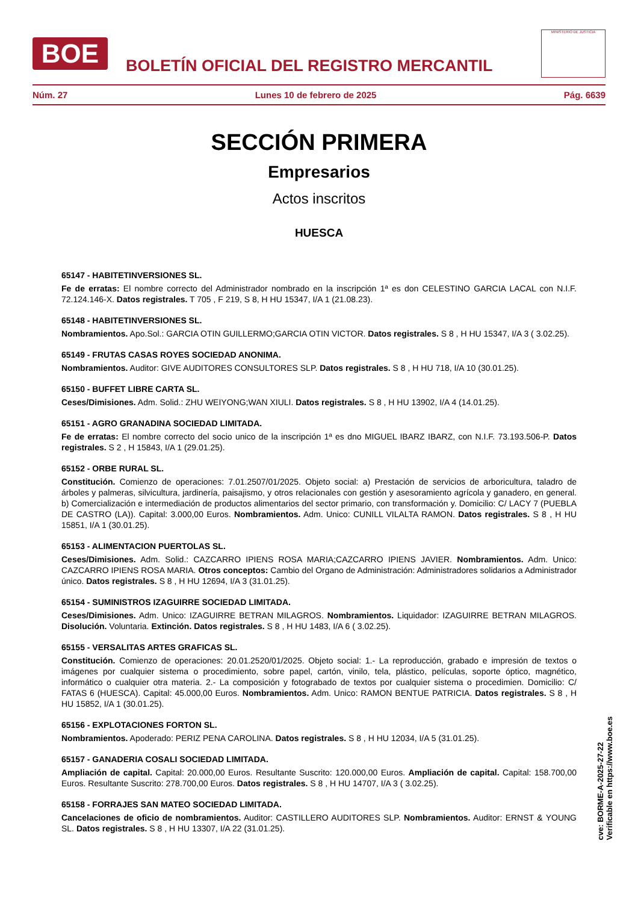BOE
BOLETÍN OFICIAL DEL REGISTRO MERCANTIL
MINISTERIO DE JUSTICIA
Núm. 27 Lunes 10 de febrero de 2025 Pág. 6639
SECCIÓN PRIMERA
Empresarios
Actos inscritos
HUESCA
65147 - HABITETINVERSIONES SL.
Fe de erratas: El nombre correcto del Administrador nombrado en la inscripción 1ª es don CELESTINO GARCIA LACAL con N.I.F. 72.124.146-X. Datos registrales. T 705 , F 219, S 8, H HU 15347, I/A 1 (21.08.23).
65148 - HABITETINVERSIONES SL.
Nombramientos. Apo.Sol.: GARCIA OTIN GUILLERMO;GARCIA OTIN VICTOR. Datos registrales. S 8 , H HU 15347, I/A 3 ( 3.02.25).
65149 - FRUTAS CASAS ROYES SOCIEDAD ANONIMA.
Nombramientos. Auditor: GIVE AUDITORES CONSULTORES SLP. Datos registrales. S 8 , H HU 718, I/A 10 (30.01.25).
65150 - BUFFET LIBRE CARTA SL.
Ceses/Dimisiones. Adm. Solid.: ZHU WEIYONG;WAN XIULI. Datos registrales. S 8 , H HU 13902, I/A 4 (14.01.25).
65151 - AGRO GRANADINA SOCIEDAD LIMITADA.
Fe de erratas: El nombre correcto del socio unico de la inscripción 1ª es dno MIGUEL IBARZ IBARZ, con N.I.F. 73.193.506-P. Datos registrales. S 2 , H 15843, I/A 1 (29.01.25).
65152 - ORBE RURAL SL.
Constitución. Comienzo de operaciones: 7.01.2507/01/2025. Objeto social: a) Prestación de servicios de arboricultura, taladro de árboles y palmeras, silvicultura, jardinería, paisajismo, y otros relacionales con gestión y asesoramiento agrícola y ganadero, en general. b) Comercialización e intermediación de productos alimentarios del sector primario, con transformación y. Domicilio: C/ LACY 7 (PUEBLA DE CASTRO (LA)). Capital: 3.000,00 Euros. Nombramientos. Adm. Unico: CUNILL VILALTA RAMON. Datos registrales. S 8 , H HU 15851, I/A 1 (30.01.25).
65153 - ALIMENTACION PUERTOLAS SL.
Ceses/Dimisiones. Adm. Solid.: CAZCARRO IPIENS ROSA MARIA;CAZCARRO IPIENS JAVIER. Nombramientos. Adm. Unico: CAZCARRO IPIENS ROSA MARIA. Otros conceptos: Cambio del Organo de Administración: Administradores solidarios a Administrador único. Datos registrales. S 8 , H HU 12694, I/A 3 (31.01.25).
65154 - SUMINISTROS IZAGUIRRE SOCIEDAD LIMITADA.
Ceses/Dimisiones. Adm. Unico: IZAGUIRRE BETRAN MILAGROS. Nombramientos. Liquidador: IZAGUIRRE BETRAN MILAGROS. Disolución. Voluntaria. Extinción. Datos registrales. S 8 , H HU 1483, I/A 6 ( 3.02.25).
65155 - VERSALITAS ARTES GRAFICAS SL.
Constitución. Comienzo de operaciones: 20.01.2520/01/2025. Objeto social: 1.- La reproducción, grabado e impresión de textos o imágenes por cualquier sistema o procedimiento, sobre papel, cartón, vinilo, tela, plástico, películas, soporte óptico, magnético, informático o cualquier otra materia. 2.- La composición y fotograbado de textos por cualquier sistema o procedimien. Domicilio: C/ FATAS 6 (HUESCA). Capital: 45.000,00 Euros. Nombramientos. Adm. Unico: RAMON BENTUE PATRICIA. Datos registrales. S 8 , H HU 15852, I/A 1 (30.01.25).
65156 - EXPLOTACIONES FORTON SL.
Nombramientos. Apoderado: PERIZ PENA CAROLINA. Datos registrales. S 8 , H HU 12034, I/A 5 (31.01.25).
65157 - GANADERIA COSALI SOCIEDAD LIMITADA.
Ampliación de capital. Capital: 20.000,00 Euros. Resultante Suscrito: 120.000,00 Euros. Ampliación de capital. Capital: 158.700,00 Euros. Resultante Suscrito: 278.700,00 Euros. Datos registrales. S 8 , H HU 14707, I/A 3 ( 3.02.25).
65158 - FORRAJES SAN MATEO SOCIEDAD LIMITADA.
Cancelaciones de oficio de nombramientos. Auditor: CASTILLERO AUDITORES SLP. Nombramientos. Auditor: ERNST & YOUNG SL. Datos registrales. S 8 , H HU 13307, I/A 22 (31.01.25).
cve: BORME-A-2025-27-22
Verificable en https://www.boe.es